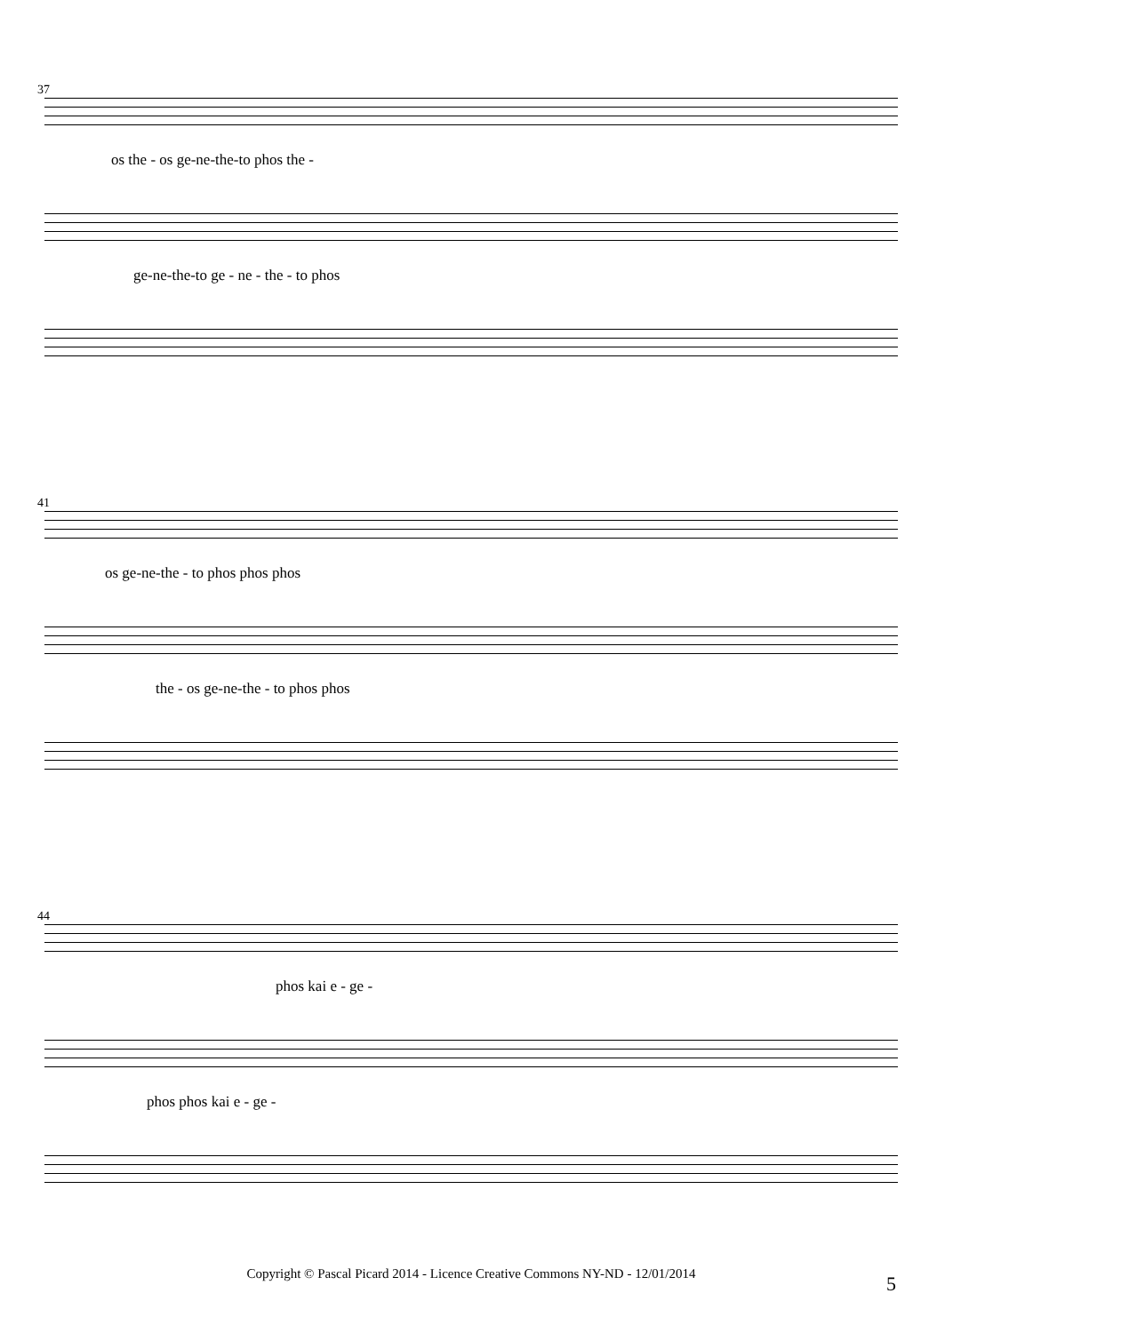37
os the - os ge-ne-the-to phos the -
ge-ne-the-to ge - ne - the - to phos
41
os ge-ne-the - to phos phos phos
the - os ge-ne-the - to phos phos
44
phos kai e - ge -
phos phos kai e - ge -
Copyright © Pascal Picard 2014 - Licence Creative Commons NY-ND - 12/01/2014 5